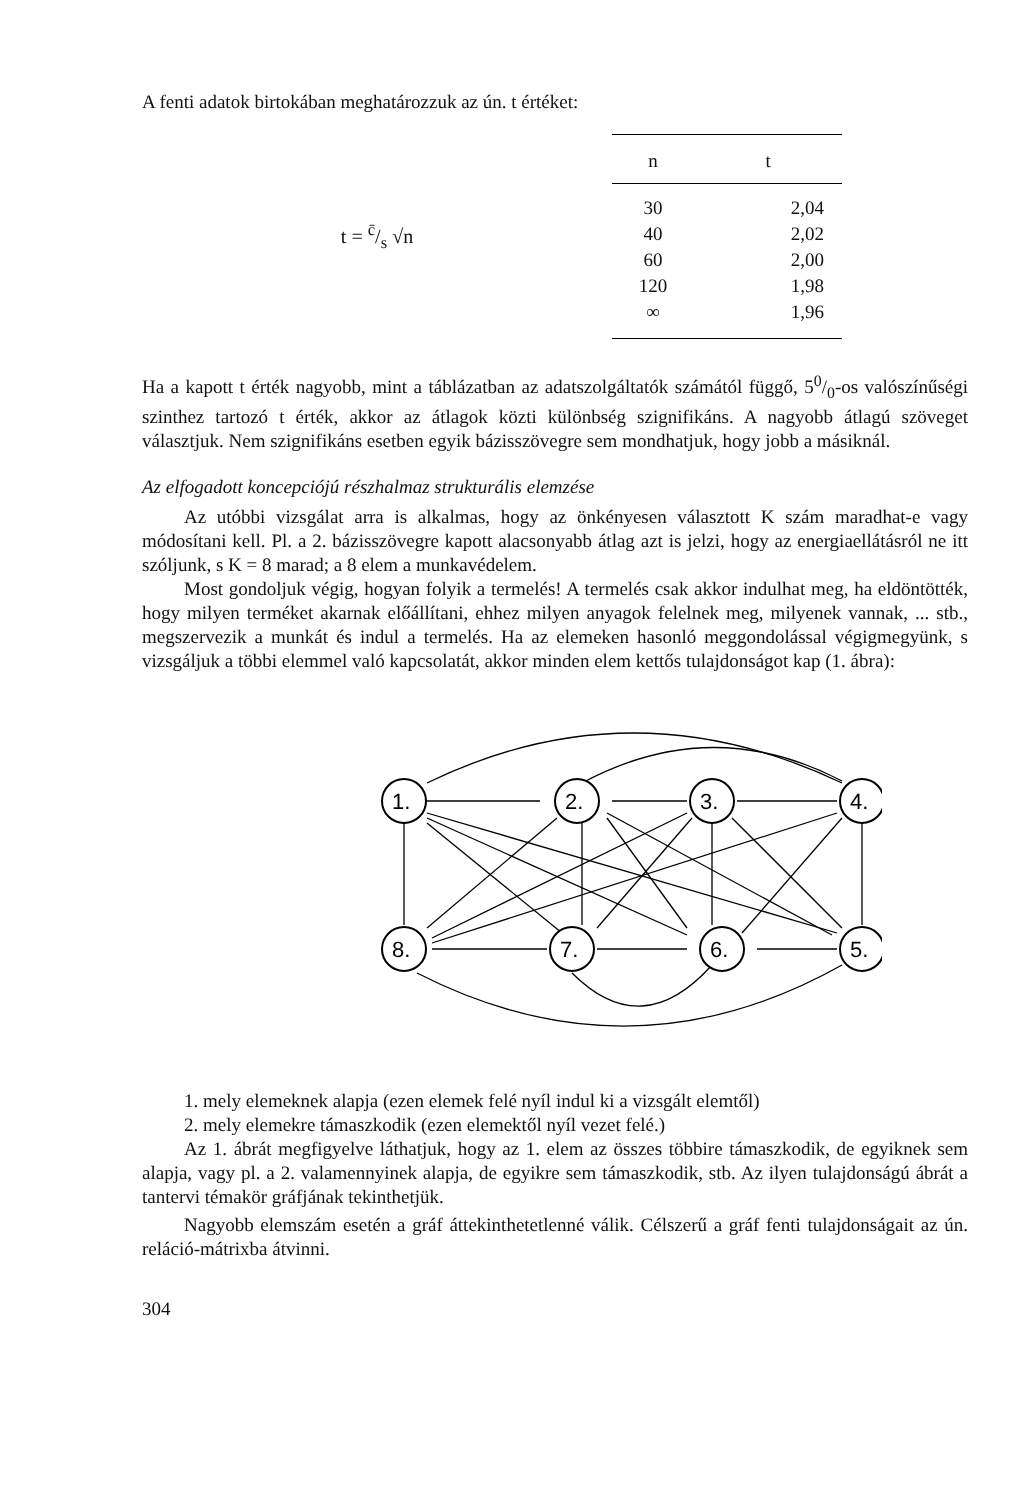A fenti adatok birtokában meghatározzuk az ún. t értéket:
t = c̄/s √n
| n | t |
| --- | --- |
| 30 | 2,04 |
| 40 | 2,02 |
| 60 | 2,00 |
| 120 | 1,98 |
| ∞ | 1,96 |
Ha a kapott t érték nagyobb, mint a táblázatban az adatszolgáltatók számától függő, 50/0-os valószínűségi szinthez tartozó t érték, akkor az átlagok közti különbség szignifikáns. A nagyobb átlagú szöveget választjuk. Nem szignifikáns esetben egyik bázisszövegre sem mondhatjuk, hogy jobb a másiknál.
Az elfogadott koncepciójú részhalmaz strukturális elemzése
Az utóbbi vizsgálat arra is alkalmas, hogy az önkényesen választott K szám maradhat-e vagy módosítani kell. Pl. a 2. bázisszövegre kapott alacsonyabb átlag azt is jelzi, hogy az energiaellátásról ne itt szóljunk, s K = 8 marad; a 8 elem a munkavédelem.
Most gondoljuk végig, hogyan folyik a termelés! A termelés csak akkor indulhat meg, ha eldöntötték, hogy milyen terméket akarnak előállítani, ehhez milyen anyagok felelnek meg, milyenek vannak, ... stb., megszervezik a munkát és indul a termelés. Ha az elemeken hasonló meggondolással végigmegyünk, s vizsgáljuk a többi elemmel való kapcsolatát, akkor minden elem kettős tulajdonságot kap (1. ábra):
1.
2.
3.
4.
8.
7.
6.
5.
1. mely elemeknek alapja (ezen elemek felé nyíl indul ki a vizsgált elemtől)
2. mely elemekre támaszkodik (ezen elemektől nyíl vezet felé.)
Az 1. ábrát megfigyelve láthatjuk, hogy az 1. elem az összes többire támaszkodik, de egyiknek sem alapja, vagy pl. a 2. valamennyinek alapja, de egyikre sem támaszkodik, stb. Az ilyen tulajdonságú ábrát a tantervi témakör gráfjának tekinthetjük.
Nagyobb elemszám esetén a gráf áttekinthetetlenné válik. Célszerű a gráf fenti tulajdonságait az ún. reláció-mátrixba átvinni.
304